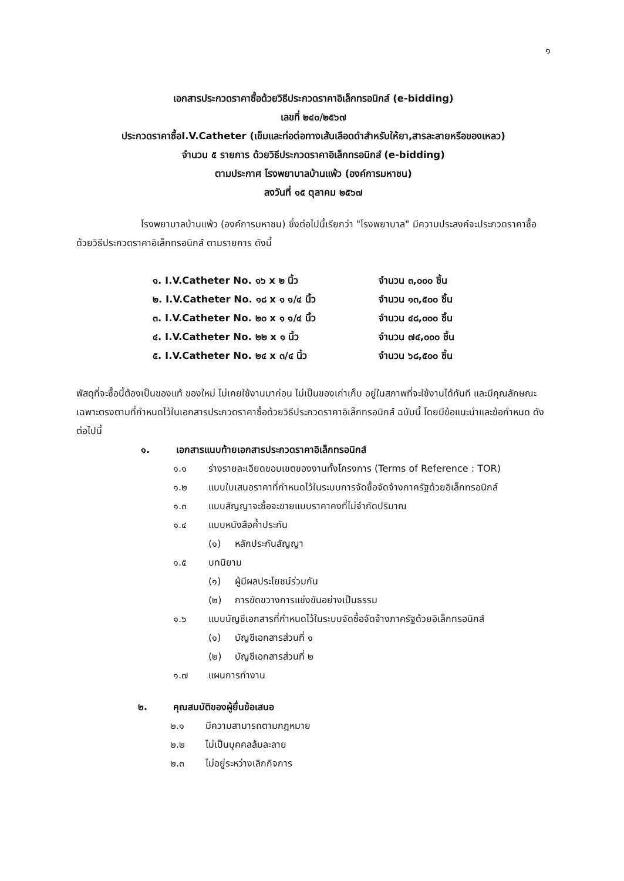๑
เอกสารประกวดราคาซื้อด้วยวิธีประกวดราคาอิเล็กทรอนิกส์ (e-bidding)
เลขที่ ๒๔๐/๒๕๖๗
ประกวดราคาซื้อI.V.Catheter (เข็มและท่อต่อทางเส้นเลือดดำสำหรับให้ยา,สารละลายหรือของเหลว)
จำนวน ๕ รายการ ด้วยวิธีประกวดราคาอิเล็กทรอนิกส์ (e-bidding)
ตามประกาศ โรงพยาบาลบ้านแพ้ว (องค์การมหาชน)
ลงวันที่ ๑๕ ตุลาคม ๒๕๖๗
โรงพยาบาลบ้านแพ้ว (องค์การมหาชน) ซึ่งต่อไปนี้เรียกว่า "โรงพยาบาล" มีความประสงค์จะประกวดราคาซื้อด้วยวิธีประกวดราคาอิเล็กทรอนิกส์ ตามรายการ ดังนี้
| ๑. I.V.Catheter No. ๑๖ x ๒ นิ้ว | จำนวน ๓,๐๐๐ ชิ้น |
| ๒. I.V.Catheter No. ๑๘ x ๑ ๑/๔ นิ้ว | จำนวน ๑๓,๕๐๐ ชิ้น |
| ๓. I.V.Catheter No. ๒๐ x ๑ ๑/๔ นิ้ว | จำนวน ๔๘,๐๐๐ ชิ้น |
| ๔. I.V.Catheter No. ๒๒ x ๑ นิ้ว | จำนวน ๗๔,๐๐๐ ชิ้น |
| ๕. I.V.Catheter No. ๒๔ x ๓/๔ นิ้ว | จำนวน ๖๘,๕๐๐ ชิ้น |
พัสดุที่จะซื้อนี้ต้องเป็นของแท้ ของใหม่ ไม่เคยใช้งานมาก่อน ไม่เป็นของเก่าเก็บ อยู่ในสภาพที่จะใช้งานได้ทันที และมีคุณลักษณะเฉพาะตรงตามที่กำหนดไว้ในเอกสารประกวดราคาซื้อด้วยวิธีประกวดราคาอิเล็กทรอนิกส์ ฉบับนี้ โดยมีข้อแนะนำและข้อกำหนด ดังต่อไปนี้
๑. เอกสารแนบท้ายเอกสารประกวดราคาอิเล็กทรอนิกส์
๑.๑ ร่างรายละเอียดขอบเขตของงานทั้งโครงการ (Terms of Reference : TOR)
๑.๒ แบบใบเสนอราคาที่กำหนดไว้ในระบบการจัดซื้อจัดจ้างภาครัฐด้วยอิเล็กทรอนิกส์
๑.๓ แบบสัญญาจะซื้อจะขายแบบราคาคงที่ไม่จำกัดปริมาณ
๑.๔ แบบหนังสือค้ำประกัน
(๑) หลักประกันสัญญา
๑.๕ บทนิยาม
(๑) ผู้มีผลประโยชน์ร่วมกัน
(๒) การขัดขวางการแข่งขันอย่างเป็นธรรม
๑.๖ แบบบัญชีเอกสารที่กำหนดไว้ในระบบจัดซื้อจัดจ้างภาครัฐด้วยอิเล็กทรอนิกส์
(๑) บัญชีเอกสารส่วนที่ ๑
(๒) บัญชีเอกสารส่วนที่ ๒
๑.๗ แผนการทำงาน
๒. คุณสมบัติของผู้ยื่นข้อเสนอ
๒.๑ มีความสามารถตามกฎหมาย
๒.๒ ไม่เป็นบุคคลล้มละลาย
๒.๓ ไม่อยู่ระหว่างเลิกกิจการ